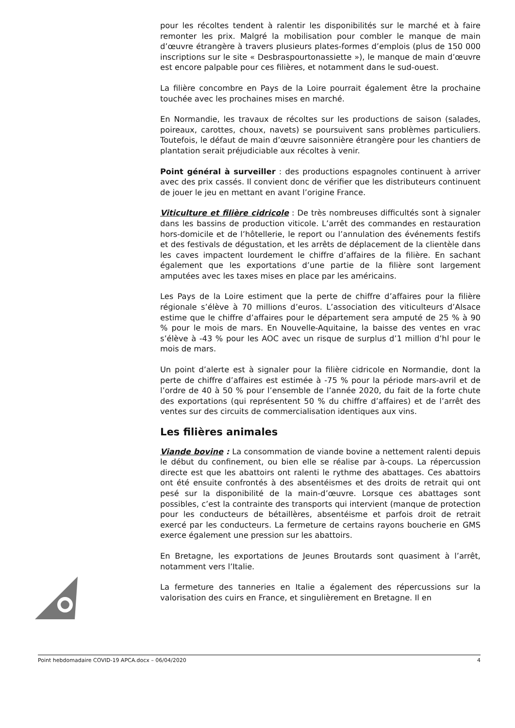pour les récoltes tendent à ralentir les disponibilités sur le marché et à faire remonter les prix. Malgré la mobilisation pour combler le manque de main d’œuvre étrangère à travers plusieurs plates-formes d’emplois (plus de 150 000 inscriptions sur le site « Desbraspourtonassiette »), le manque de main d’œuvre est encore palpable pour ces filières, et notamment dans le sud-ouest.
La filière concombre en Pays de la Loire pourrait également être la prochaine touchée avec les prochaines mises en marché.
En Normandie, les travaux de récoltes sur les productions de saison (salades, poireaux, carottes, choux, navets) se poursuivent sans problèmes particuliers. Toutefois, le défaut de main d’œuvre saisonnière étrangère pour les chantiers de plantation serait préjudiciable aux récoltes à venir.
Point général à surveiller : des productions espagnoles continuent à arriver avec des prix cassés. Il convient donc de vérifier que les distributeurs continuent de jouer le jeu en mettant en avant l’origine France.
Viticulture et filière cidricole : De très nombreuses difficultés sont à signaler dans les bassins de production viticole. L’arrêt des commandes en restauration hors-domicile et de l’hôtellerie, le report ou l’annulation des événements festifs et des festivals de dégustation, et les arrêts de déplacement de la clientèle dans les caves impactent lourdement le chiffre d’affaires de la filière. En sachant également que les exportations d’une partie de la filière sont largement amputées avec les taxes mises en place par les américains.
Les Pays de la Loire estiment que la perte de chiffre d’affaires pour la filière régionale s’élève à 70 millions d’euros. L’association des viticulteurs d’Alsace estime que le chiffre d’affaires pour le département sera amputé de 25 % à 90 % pour le mois de mars. En Nouvelle-Aquitaine, la baisse des ventes en vrac s’élève à -43 % pour les AOC avec un risque de surplus d’1 million d’hl pour le mois de mars.
Un point d’alerte est à signaler pour la filière cidricole en Normandie, dont la perte de chiffre d’affaires est estimée à -75 % pour la période mars-avril et de l’ordre de 40 à 50 % pour l’ensemble de l’année 2020, du fait de la forte chute des exportations (qui représentent 50 % du chiffre d’affaires) et de l’arrêt des ventes sur des circuits de commercialisation identiques aux vins.
Les filières animales
Viande bovine : La consommation de viande bovine a nettement ralenti depuis le début du confinement, ou bien elle se réalise par à-coups. La répercussion directe est que les abattoirs ont ralenti le rythme des abattages. Ces abattoirs ont été ensuite confrontés à des absentéismes et des droits de retrait qui ont pesé sur la disponibilité de la main-d’œuvre. Lorsque ces abattages sont possibles, c’est la contrainte des transports qui intervient (manque de protection pour les conducteurs de bétaillères, absentéisme et parfois droit de retrait exercé par les conducteurs. La fermeture de certains rayons boucherie en GMS exerce également une pression sur les abattoirs.
En Bretagne, les exportations de Jeunes Broutards sont quasiment à l’arrêt, notamment vers l’Italie.
La fermeture des tanneries en Italie a également des répercussions sur la valorisation des cuirs en France, et singulièrement en Bretagne. Il en
Point hebdomadaire COVID-19 APCA.docx – 06/04/2020 4